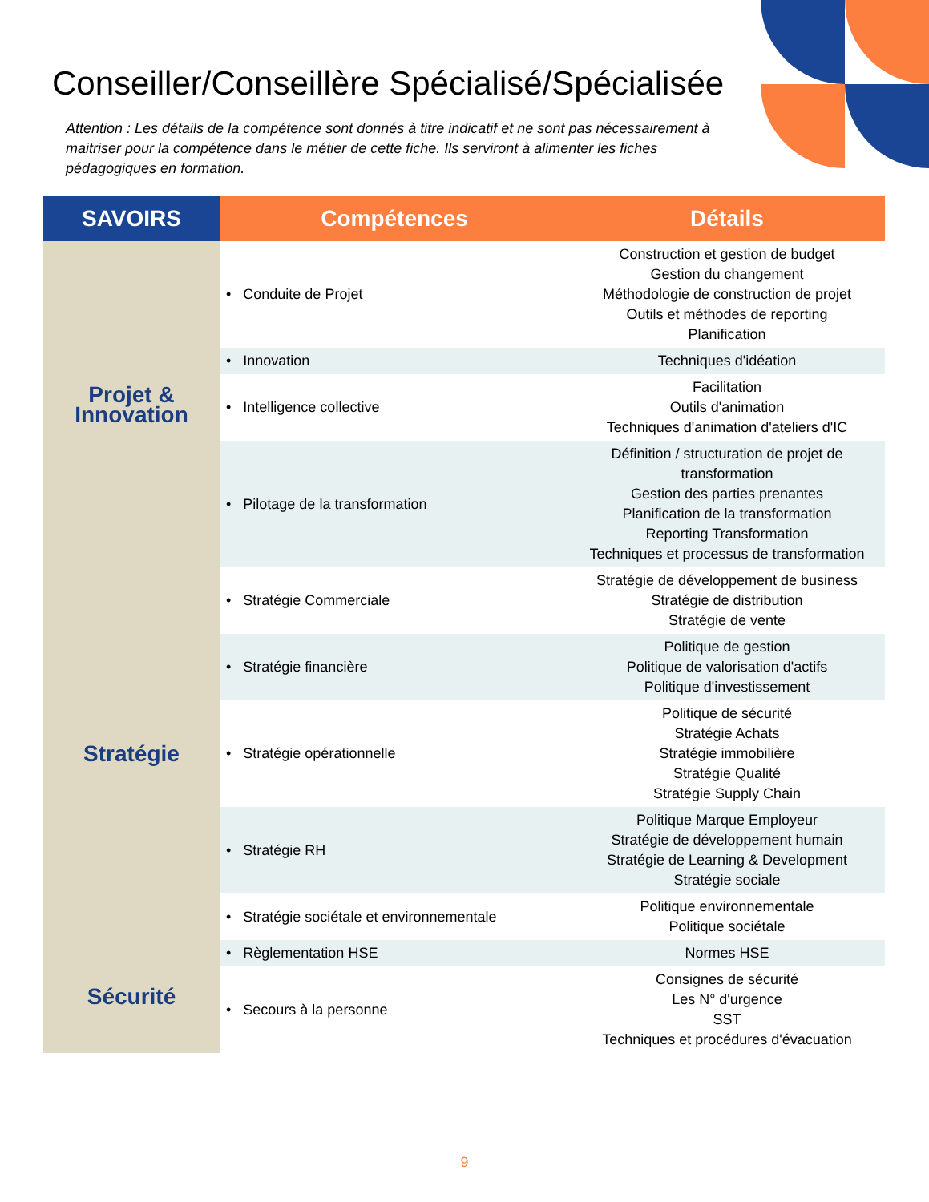Conseiller/Conseillère Spécialisé/Spécialisée
Attention : Les détails de la compétence sont donnés à titre indicatif et ne sont pas nécessairement à maitriser pour la compétence dans le métier de cette fiche. Ils serviront à alimenter les fiches pédagogiques en formation.
| SAVOIRS | Compétences | Détails |
| --- | --- | --- |
| Projet & Innovation | • Conduite de Projet | Construction et gestion de budget Gestion du changement Méthodologie de construction de projet Outils et méthodes de reporting Planification |
| | • Innovation | Techniques d'idéation |
| | • Intelligence collective | Facilitation Outils d'animation Techniques d'animation d'ateliers d'IC |
| | • Pilotage de la transformation | Définition / structuration de projet de transformation Gestion des parties prenantes Planification de la transformation Reporting Transformation Techniques et processus de transformation |
| Stratégie | • Stratégie Commerciale | Stratégie de développement de business Stratégie de distribution Stratégie de vente |
| | • Stratégie financière | Politique de gestion Politique de valorisation d'actifs Politique d'investissement |
| | • Stratégie opérationnelle | Politique de sécurité Stratégie Achats Stratégie immobilière Stratégie Qualité Stratégie Supply Chain |
| | • Stratégie RH | Politique Marque Employeur Stratégie de développement humain Stratégie de Learning & Development Stratégie sociale |
| | • Stratégie sociétale et environnementale | Politique environnementale Politique sociétale |
| Sécurité | • Règlementation HSE | Normes HSE |
| | • Secours à la personne | Consignes de sécurité Les N° d'urgence SST Techniques et procédures d'évacuation |
9